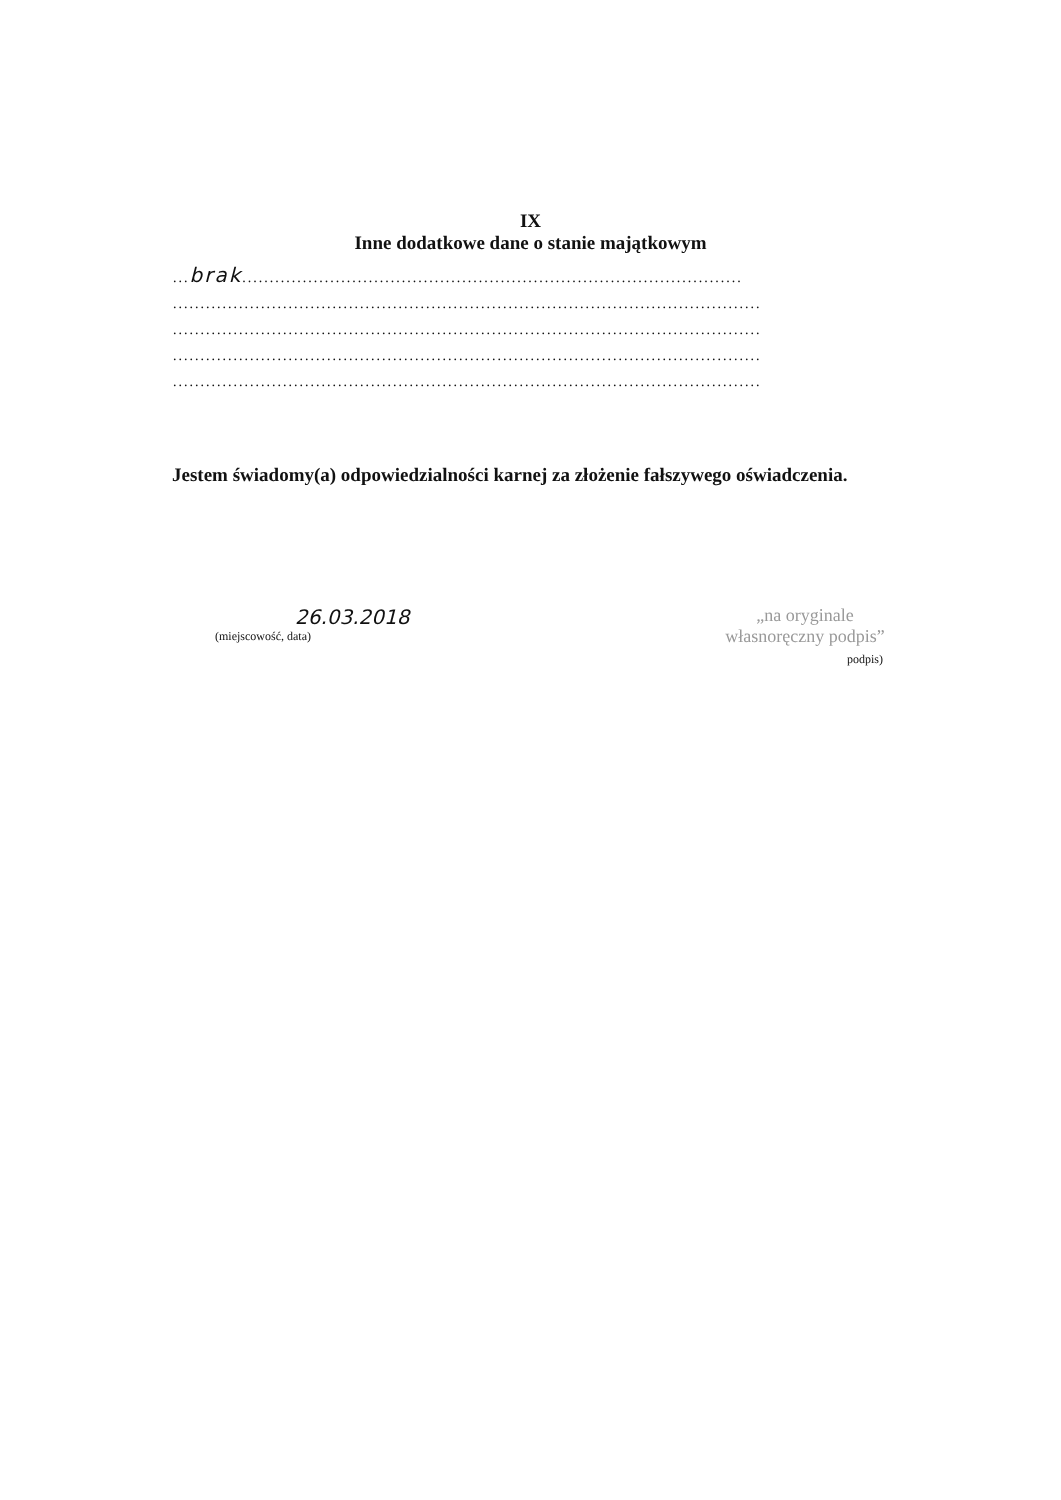IX
Inne dodatkowe dane o stanie majątkowym
...brak...........................................................................................
...........................................................................................................
...........................................................................................................
...........................................................................................................
...........................................................................................................
Jestem świadomy(a) odpowiedzialności karnej za złożenie fałszywego oświadczenia.
26.03.2018
(miejscowość, data)
„na oryginale
własnoręczny podpis”
podpis)